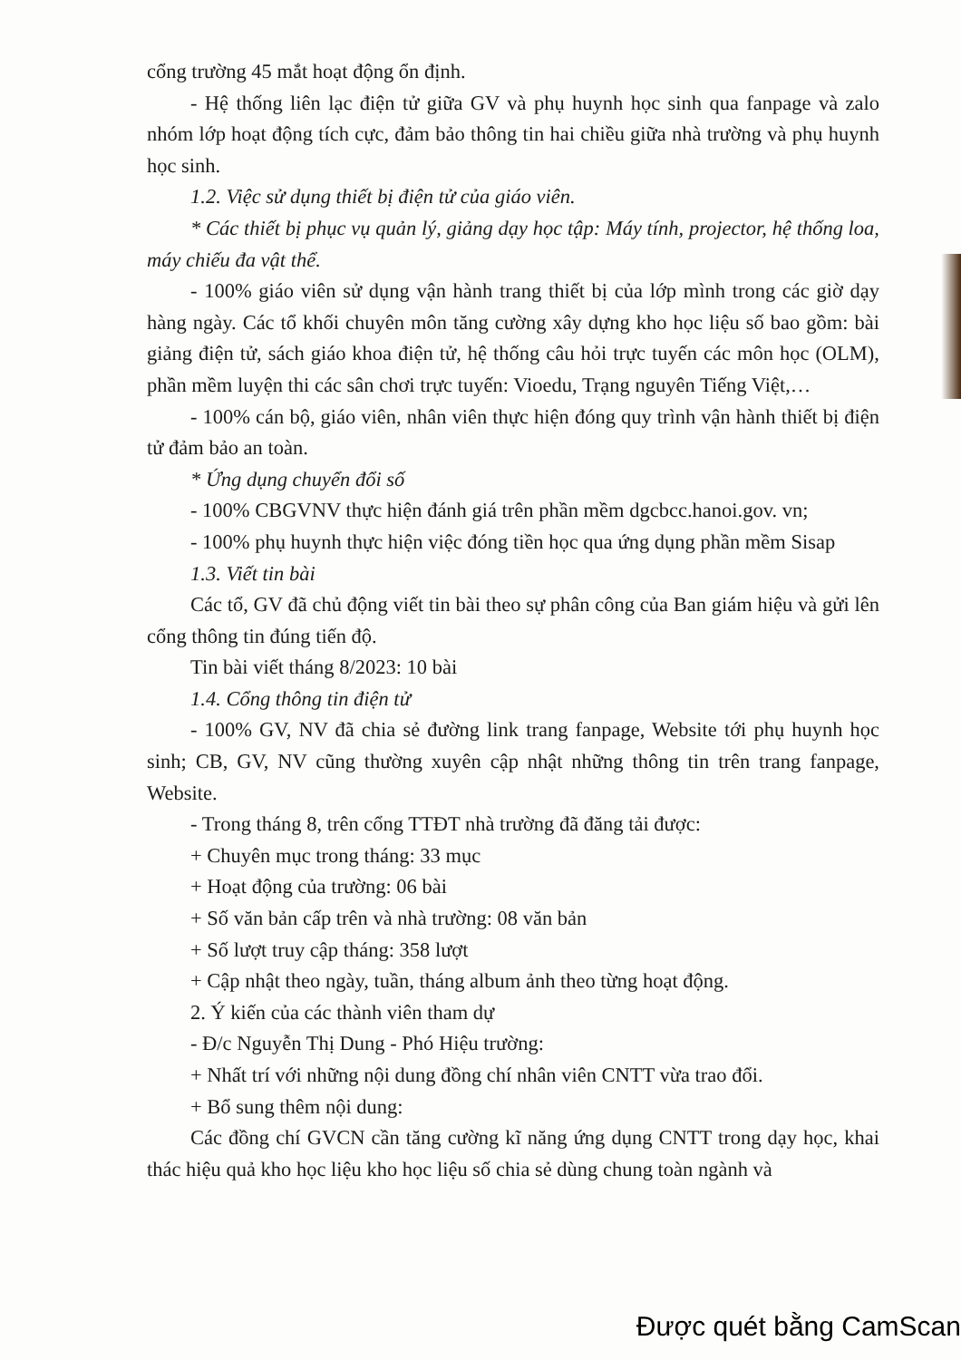cổng trường 45 mắt hoạt động ổn định.
- Hệ thống liên lạc điện tử giữa GV và phụ huynh học sinh qua fanpage và zalo nhóm lớp hoạt động tích cực, đảm bảo thông tin hai chiều giữa nhà trường và phụ huynh học sinh.
1.2. Việc sử dụng thiết bị điện tử của giáo viên.
* Các thiết bị phục vụ quản lý, giảng dạy học tập: Máy tính, projector, hệ thống loa, máy chiếu đa vật thể.
- 100% giáo viên sử dụng vận hành trang thiết bị của lớp mình trong các giờ dạy hàng ngày. Các tổ khối chuyên môn tăng cường xây dựng kho học liệu số bao gồm: bài giảng điện tử, sách giáo khoa điện tử, hệ thống câu hỏi trực tuyến các môn học (OLM), phần mềm luyện thi các sân chơi trực tuyến: Vioedu, Trạng nguyên Tiếng Việt,…
- 100% cán bộ, giáo viên, nhân viên thực hiện đóng quy trình vận hành thiết bị điện tử đảm bảo an toàn.
* Ứng dụng chuyển đổi số
- 100% CBGVNV thực hiện đánh giá trên phần mềm dgcbcc.hanoi.gov. vn;
- 100% phụ huynh thực hiện việc đóng tiền học qua ứng dụng phần mềm Sisap
1.3. Viết tin bài
Các tổ, GV đã chủ động viết tin bài theo sự phân công của Ban giám hiệu và gửi lên cổng thông tin đúng tiến độ.
Tin bài viết tháng 8/2023: 10 bài
1.4. Cổng thông tin điện tử
- 100% GV, NV đã chia sẻ đường link trang fanpage, Website tới phụ huynh học sinh; CB, GV, NV cũng thường xuyên cập nhật những thông tin trên trang fanpage, Website.
- Trong tháng 8, trên cổng TTĐT nhà trường đã đăng tải được:
+ Chuyên mục trong tháng: 33 mục
+ Hoạt động của trường: 06 bài
+ Số văn bản cấp trên và nhà trường: 08 văn bản
+ Số lượt truy cập tháng: 358 lượt
+ Cập nhật theo ngày, tuần, tháng album ảnh theo từng hoạt động.
2. Ý kiến của các thành viên tham dự
- Đ/c Nguyễn Thị Dung - Phó Hiệu trường:
+ Nhất trí với những nội dung đồng chí nhân viên CNTT vừa trao đổi.
+ Bổ sung thêm nội dung:
Các đồng chí GVCN cần tăng cường kĩ năng ứng dụng CNTT trong dạy học, khai thác hiệu quả kho học liệu kho học liệu số chia sẻ dùng chung toàn ngành và
Được quét bằng CamScan